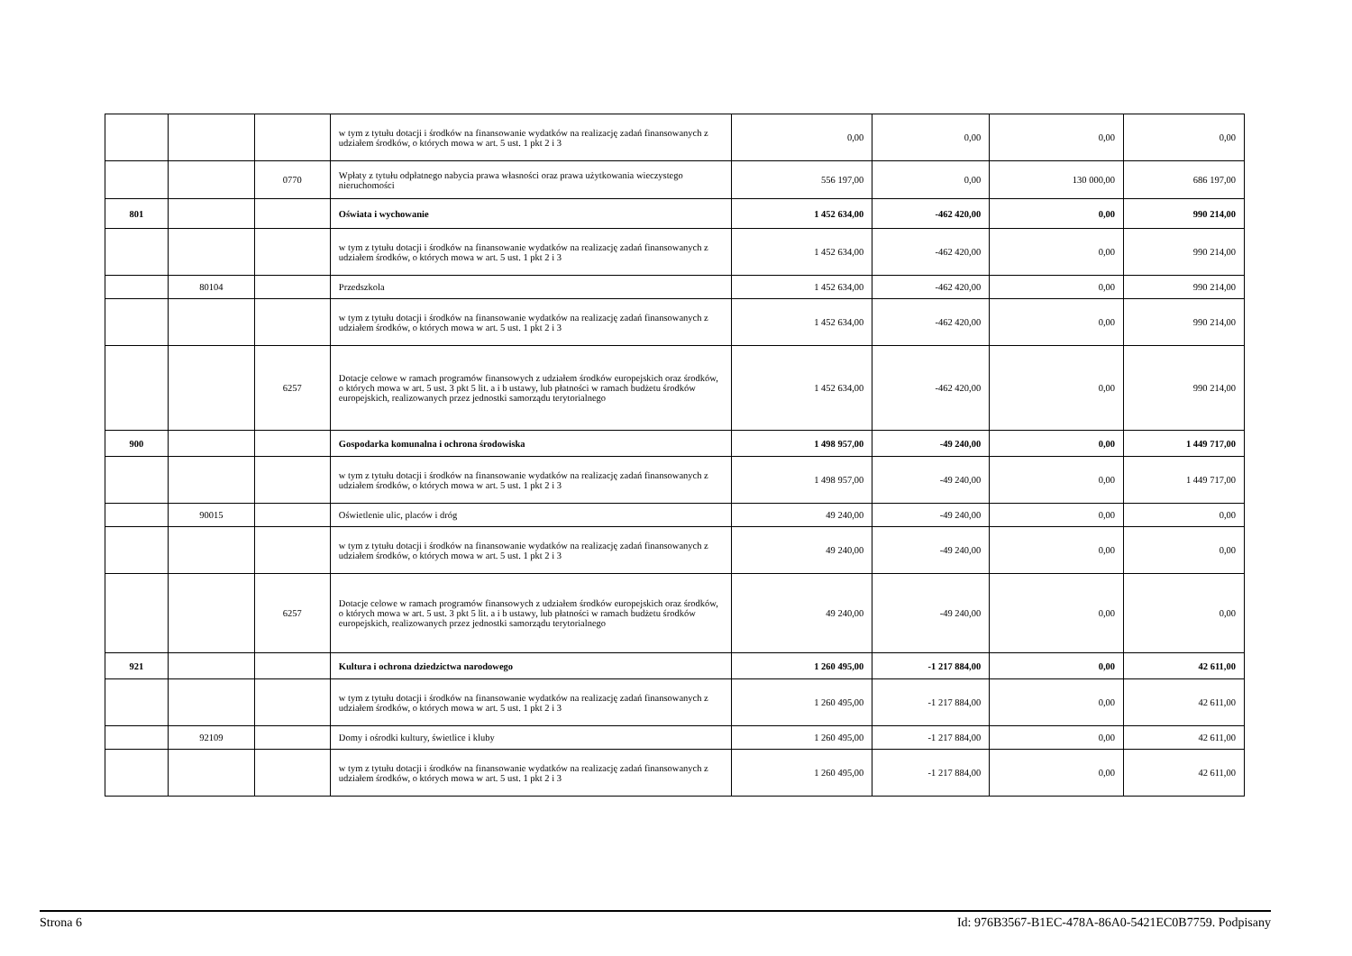| | | | w tym z tytułu dotacji i środków na finansowanie wydatków na realizację zadań finansowanych z udziałem środków, o których mowa w art. 5 ust. 1 pkt 2 i 3 | 0,00 | 0,00 | 0,00 | 0,00 |
| | | 0770 | Wpłaty z tytułu odpłatnego nabycia prawa własności oraz prawa użytkowania wieczystego nieruchomości | 556 197,00 | 0,00 | 130 000,00 | 686 197,00 |
| 801 | | | Oświata i wychowanie | 1 452 634,00 | -462 420,00 | 0,00 | 990 214,00 |
| | | | w tym z tytułu dotacji i środków na finansowanie wydatków na realizację zadań finansowanych z udziałem środków, o których mowa w art. 5 ust. 1 pkt 2 i 3 | 1 452 634,00 | -462 420,00 | 0,00 | 990 214,00 |
| | 80104 | | Przedszkola | 1 452 634,00 | -462 420,00 | 0,00 | 990 214,00 |
| | | | w tym z tytułu dotacji i środków na finansowanie wydatków na realizację zadań finansowanych z udziałem środków, o których mowa w art. 5 ust. 1 pkt 2 i 3 | 1 452 634,00 | -462 420,00 | 0,00 | 990 214,00 |
| | | 6257 | Dotacje celowe w ramach programów finansowych z udziałem środków europejskich oraz środków, o których mowa w art. 5 ust. 3 pkt 5 lit. a i b ustawy, lub płatności w ramach budżetu środków europejskich, realizowanych przez jednostki samorządu terytorialnego | 1 452 634,00 | -462 420,00 | 0,00 | 990 214,00 |
| 900 | | | Gospodarka komunalna i ochrona środowiska | 1 498 957,00 | -49 240,00 | 0,00 | 1 449 717,00 |
| | | | w tym z tytułu dotacji i środków na finansowanie wydatków na realizację zadań finansowanych z udziałem środków, o których mowa w art. 5 ust. 1 pkt 2 i 3 | 1 498 957,00 | -49 240,00 | 0,00 | 1 449 717,00 |
| | 90015 | | Oświetlenie ulic, placów i dróg | 49 240,00 | -49 240,00 | 0,00 | 0,00 |
| | | | w tym z tytułu dotacji i środków na finansowanie wydatków na realizację zadań finansowanych z udziałem środków, o których mowa w art. 5 ust. 1 pkt 2 i 3 | 49 240,00 | -49 240,00 | 0,00 | 0,00 |
| | | 6257 | Dotacje celowe w ramach programów finansowych z udziałem środków europejskich oraz środków, o których mowa w art. 5 ust. 3 pkt 5 lit. a i b ustawy, lub płatności w ramach budżetu środków europejskich, realizowanych przez jednostki samorządu terytorialnego | 49 240,00 | -49 240,00 | 0,00 | 0,00 |
| 921 | | | Kultura i ochrona dziedzictwa narodowego | 1 260 495,00 | -1 217 884,00 | 0,00 | 42 611,00 |
| | | | w tym z tytułu dotacji i środków na finansowanie wydatków na realizację zadań finansowanych z udziałem środków, o których mowa w art. 5 ust. 1 pkt 2 i 3 | 1 260 495,00 | -1 217 884,00 | 0,00 | 42 611,00 |
| | 92109 | | Domy i ośrodki kultury, świetlice i kluby | 1 260 495,00 | -1 217 884,00 | 0,00 | 42 611,00 |
| | | | w tym z tytułu dotacji i środków na finansowanie wydatków na realizację zadań finansowanych z udziałem środków, o których mowa w art. 5 ust. 1 pkt 2 i 3 | 1 260 495,00 | -1 217 884,00 | 0,00 | 42 611,00 |
Strona 6 Id: 976B3567-B1EC-478A-86A0-5421EC0B7759. Podpisany